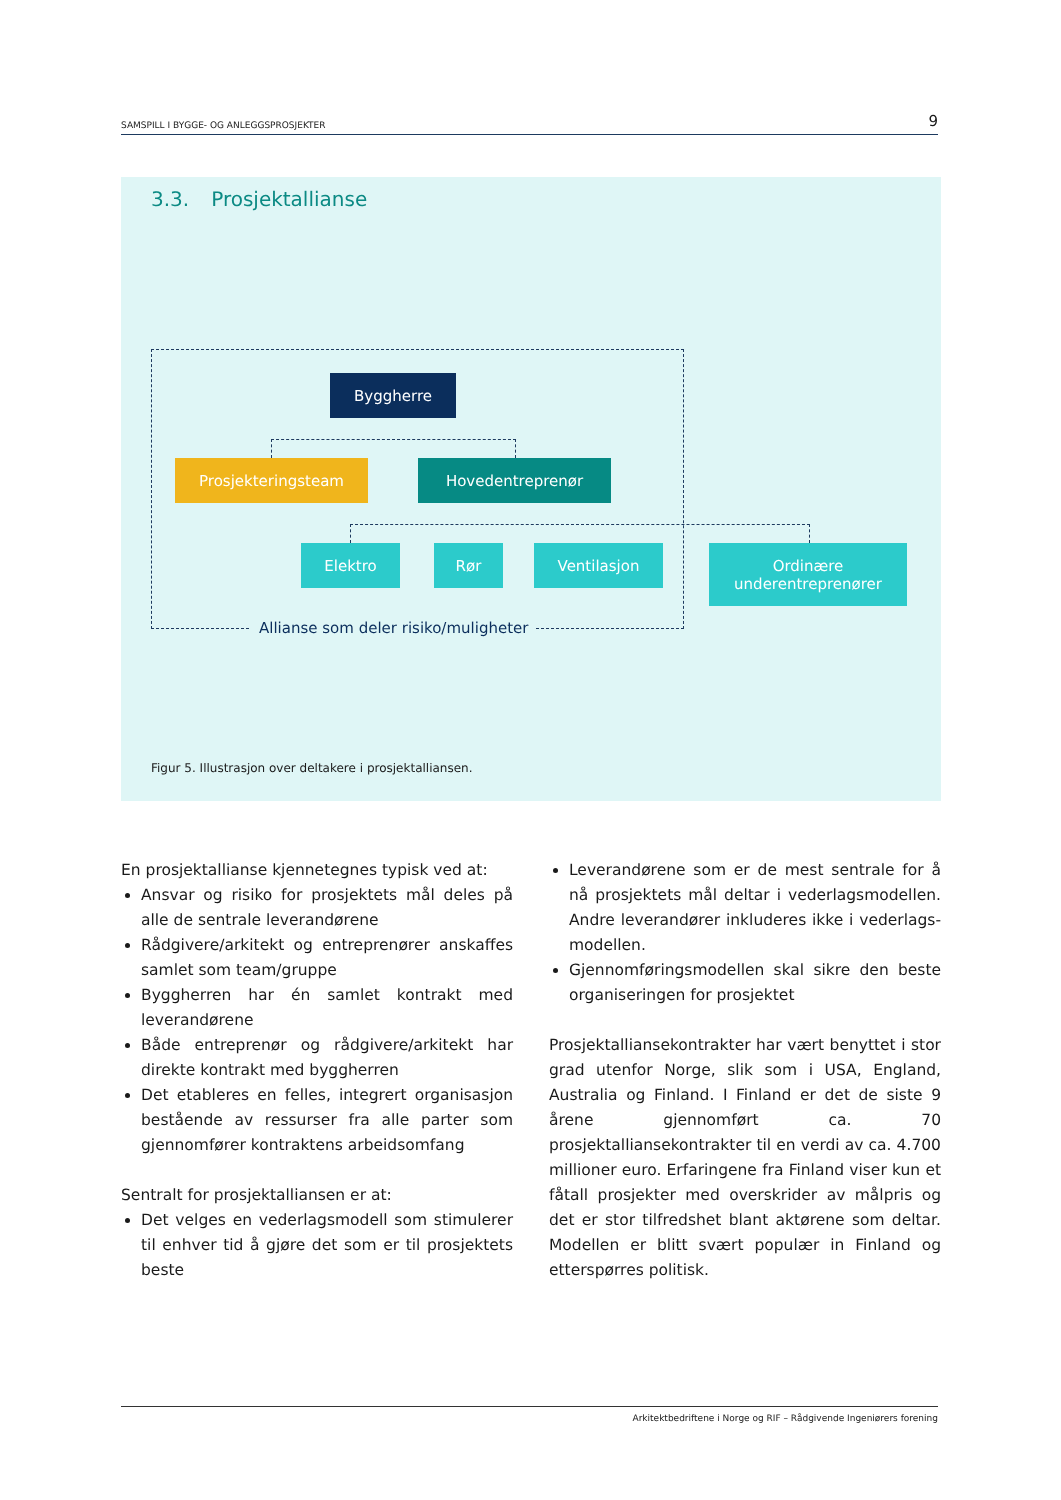SAMSPILL I BYGGE- OG ANLEGGSPROSJEKTER 9
3.3. Prosjektallianse
Byggherre
Prosjekteringsteam Hovedentreprenør
Elektro Rør Ventilasjon
Ordinære
underentreprenører
Allianse som deler risiko/muligheter
Figur 5. Illustrasjon over deltakere i prosjektalliansen.
En prosjektallianse kjennetegnes typisk ved at:
Ansvar og risiko for prosjektets mål deles på alle de sentrale leverandørene
Rådgivere/arkitekt og entreprenører anskaffes samlet som team/gruppe
Byggherren har én samlet kontrakt med leveran­dørene
Både entreprenør og rådgivere/arkitekt har direkte kontrakt med byggherren
Det etableres en felles, integrert organisasjon bestående av ressurser fra alle parter som gjen­nomfører kontraktens arbeidsomfang
Sentralt for prosjektalliansen er at:
Det velges en vederlagsmodell som stimulerer til enhver tid å gjøre det som er til prosjektets beste
Leverandørene som er de mest sentrale for å nå prosjektets mål deltar i vederlagsmodellen. Andre leverandører inkluderes ikke i vederlags­modellen.
Gjennomføringsmodellen skal sikre den beste organiseringen for prosjektet
Prosjektalliansekontrakter har vært benyttet i stor grad utenfor Norge, slik som i USA, England, Australia og Finland. I Finland er det de siste 9 årene gjennomført ca. 70 prosjektalliansekontrakter til en verdi av ca. 4.700 millioner euro. Erfaringene fra Finland viser kun et fåtall prosjekter med overskri­der av målpris og det er stor tilfredshet blant aktø­rene som deltar. Modellen er blitt svært populær in Finland og etterspørres politisk.
Arkitektbedriftene i Norge og RIF – Rådgivende Ingeniørers forening